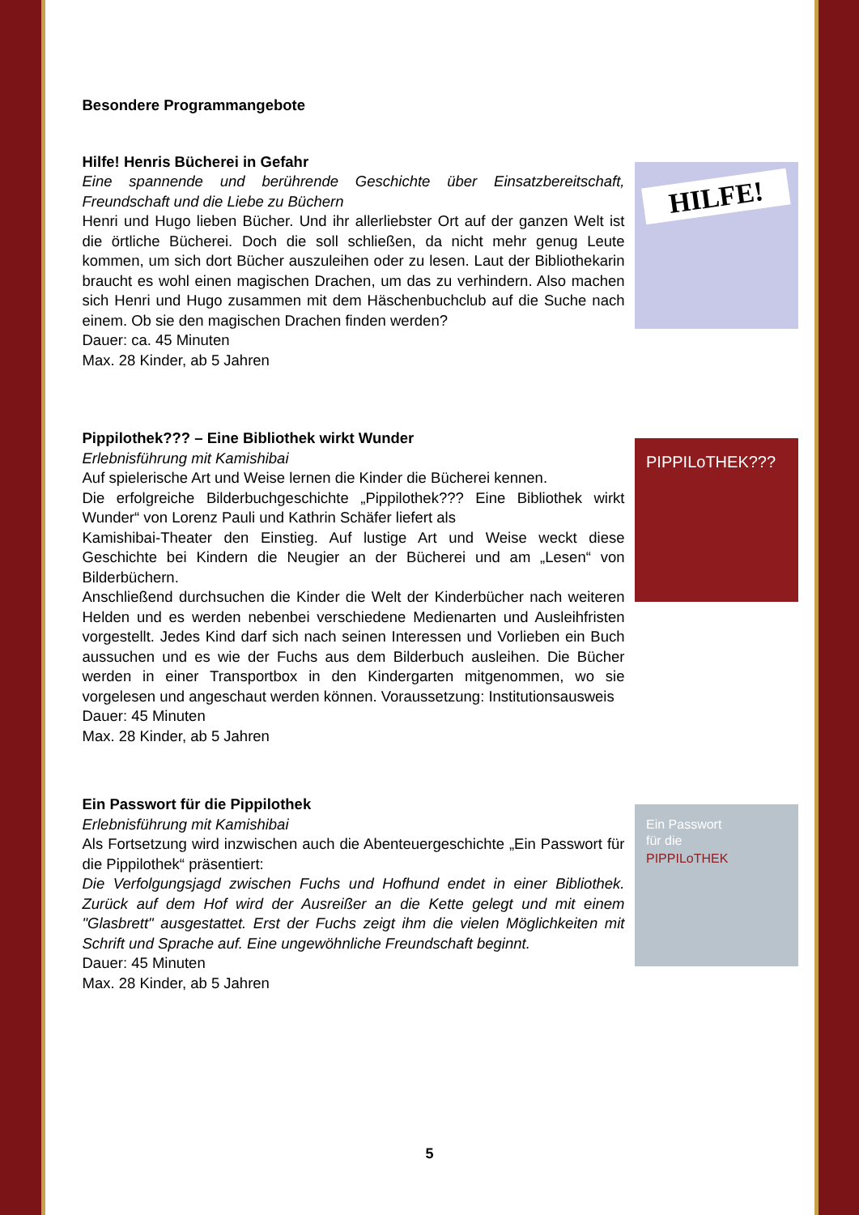Besondere Programmangebote
Hilfe! Henris Bücherei in Gefahr
Eine spannende und berührende Geschichte über Einsatzbereitschaft, Freundschaft und die Liebe zu Büchern
Henri und Hugo lieben Bücher. Und ihr allerliebster Ort auf der ganzen Welt ist die örtliche Bücherei. Doch die soll schließen, da nicht mehr genug Leute kommen, um sich dort Bücher auszuleihen oder zu lesen. Laut der Bibliothekarin braucht es wohl einen magischen Drachen, um das zu verhindern. Also machen sich Henri und Hugo zusammen mit dem Häschenbuchclub auf die Suche nach einem. Ob sie den magischen Drachen finden werden?
Dauer: ca. 45 Minuten
Max. 28 Kinder, ab 5 Jahren
HILFE!
Pippilothek??? – Eine Bibliothek wirkt Wunder
Erlebnisführung mit Kamishibai
Auf spielerische Art und Weise lernen die Kinder die Bücherei kennen.
Die erfolgreiche Bilderbuchgeschichte „Pippilothek??? Eine Bibliothek wirkt Wunder“ von Lorenz Pauli und Kathrin Schäfer liefert als
Kamishibai-Theater den Einstieg. Auf lustige Art und Weise weckt diese Geschichte bei Kindern die Neugier an der Bücherei und am „Lesen“ von Bilderbüchern.
Anschließend durchsuchen die Kinder die Welt der Kinderbücher nach weiteren Helden und es werden nebenbei verschiedene Medienarten und Ausleihfristen vorgestellt. Jedes Kind darf sich nach seinen Interessen und Vorlieben ein Buch aussuchen und es wie der Fuchs aus dem Bilderbuch ausleihen. Die Bücher werden in einer Transportbox in den Kindergarten mitgenommen, wo sie vorgelesen und angeschaut werden können. Voraussetzung: Institutionsausweis
Dauer: 45 Minuten
Max. 28 Kinder, ab 5 Jahren
PIPPILoTHEK???
Ein Passwort für die Pippilothek
Erlebnisführung mit Kamishibai
Als Fortsetzung wird inzwischen auch die Abenteuergeschichte „Ein Passwort für die Pippilothek“ präsentiert:
Die Verfolgungsjagd zwischen Fuchs und Hofhund endet in einer Bibliothek. Zurück auf dem Hof wird der Ausreißer an die Kette gelegt und mit einem "Glasbrett" ausgestattet. Erst der Fuchs zeigt ihm die vielen Möglichkeiten mit Schrift und Sprache auf. Eine ungewöhnliche Freundschaft beginnt.
Dauer: 45 Minuten
Max. 28 Kinder, ab 5 Jahren
Ein Passwort
für die
PIPPILoTHEK
5